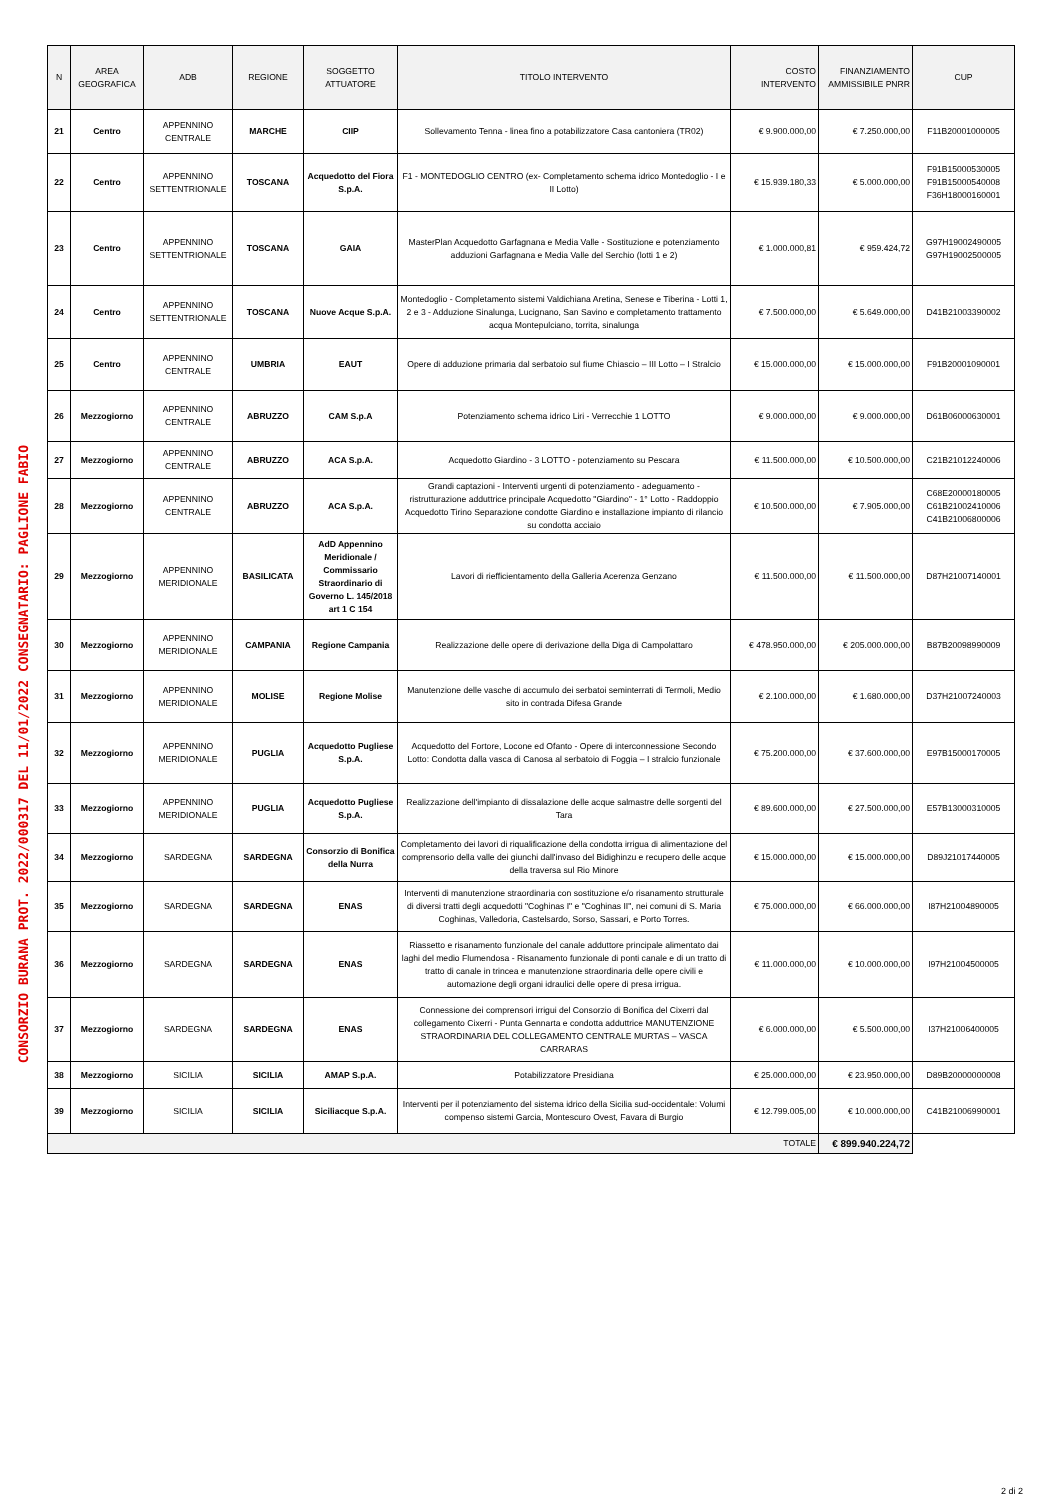CONSORZIO BURANA PROT. 2022/000317 DEL 11/01/2022 CONSEGNATARIO: PAGLIONE FABIO
| N | AREA GEOGRAFICA | ADB | REGIONE | SOGGETTO ATTUATORE | TITOLO INTERVENTO | COSTO INTERVENTO | FINANZIAMENTO AMMISSIBILE PNRR | CUP |
| --- | --- | --- | --- | --- | --- | --- | --- | --- |
| 21 | Centro | APPENNINO CENTRALE | MARCHE | CIIP | Sollevamento Tenna - linea fino a potabilizzatore Casa cantoniera (TR02) | € 9.900.000,00 | € 7.250.000,00 | F11B20001000005 |
| 22 | Centro | APPENNINO SETTENTRIONALE | TOSCANA | Acquedotto del Fiora S.p.A. | F1 - MONTEDOGLIO CENTRO (ex- Completamento schema idrico Montedoglio - I e II Lotto) | € 15.939.180,33 | € 5.000.000,00 | F91B15000530005 F91B15000540008 F36H18000160001 |
| 23 | Centro | APPENNINO SETTENTRIONALE | TOSCANA | GAIA | MasterPlan Acquedotto Garfagnana e Media Valle - Sostituzione e potenziamento adduzioni Garfagnana e Media Valle del Serchio (lotti 1 e 2) | € 1.000.000,81 | € 959.424,72 | G97H19002490005 G97H19002500005 |
| 24 | Centro | APPENNINO SETTENTRIONALE | TOSCANA | Nuove Acque S.p.A. | Montedoglio - Completamento sistemi Valdichiana Aretina, Senese e Tiberina - Lotti 1, 2 e 3 - Adduzione Sinalunga, Lucignano, San Savino e completamento trattamento acqua Montepulciano, torrita, sinalunga | € 7.500.000,00 | € 5.649.000,00 | D41B21003390002 |
| 25 | Centro | APPENNINO CENTRALE | UMBRIA | EAUT | Opere di adduzione primaria dal serbatoio sul fiume Chiascio – III Lotto – I Stralcio | € 15.000.000,00 | € 15.000.000,00 | F91B20001090001 |
| 26 | Mezzogiorno | APPENNINO CENTRALE | ABRUZZO | CAM S.p.A | Potenziamento schema idrico Liri - Verrecchie 1 LOTTO | € 9.000.000,00 | € 9.000.000,00 | D61B06000630001 |
| 27 | Mezzogiorno | APPENNINO CENTRALE | ABRUZZO | ACA S.p.A. | Acquedotto Giardino - 3 LOTTO - potenziamento su Pescara | € 11.500.000,00 | € 10.500.000,00 | C21B21012240006 |
| 28 | Mezzogiorno | APPENNINO CENTRALE | ABRUZZO | ACA S.p.A. | Grandi captazioni - Interventi urgenti di potenziamento - adeguamento - ristrutturazione adduttrice principale Acquedotto "Giardino" - 1° Lotto - Raddoppio Acquedotto Tirino Separazione condotte Giardino e installazione impianto di rilancio su condotta acciaio | € 10.500.000,00 | € 7.905.000,00 | C68E20000180005 C61B21002410006 C41B21006800006 |
| 29 | Mezzogiorno | APPENNINO MERIDIONALE | BASILICATA | AdD Appennino Meridionale / Commissario Straordinario di Governo L. 145/2018 art 1 C 154 | Lavori di riefficientamento della Galleria Acerenza Genzano | € 11.500.000,00 | € 11.500.000,00 | D87H21007140001 |
| 30 | Mezzogiorno | APPENNINO MERIDIONALE | CAMPANIA | Regione Campania | Realizzazione delle opere di derivazione della Diga di Campolattaro | € 478.950.000,00 | € 205.000.000,00 | B87B20098990009 |
| 31 | Mezzogiorno | APPENNINO MERIDIONALE | MOLISE | Regione Molise | Manutenzione delle vasche di accumulo dei serbatoi seminterrati di Termoli, Medio sito in contrada Difesa Grande | € 2.100.000,00 | € 1.680.000,00 | D37H21007240003 |
| 32 | Mezzogiorno | APPENNINO MERIDIONALE | PUGLIA | Acquedotto Pugliese S.p.A. | Acquedotto del Fortore, Locone ed Ofanto - Opere di interconnessione Secondo Lotto: Condotta dalla vasca di Canosa al serbatoio di Foggia – I stralcio funzionale | € 75.200.000,00 | € 37.600.000,00 | E97B15000170005 |
| 33 | Mezzogiorno | APPENNINO MERIDIONALE | PUGLIA | Acquedotto Pugliese S.p.A. | Realizzazione dell'impianto di dissalazione delle acque salmastre delle sorgenti del Tara | € 89.600.000,00 | € 27.500.000,00 | E57B13000310005 |
| 34 | Mezzogiorno | SARDEGNA | SARDEGNA | Consorzio di Bonifica della Nurra | Completamento dei lavori di riqualificazione della condotta irrigua di alimentazione del comprensorio della valle dei giunchi dall'invaso del Bidighinzu e recupero delle acque della traversa sul Rio Minore | € 15.000.000,00 | € 15.000.000,00 | D89J21017440005 |
| 35 | Mezzogiorno | SARDEGNA | SARDEGNA | ENAS | Interventi di manutenzione straordinaria con sostituzione e/o risanamento strutturale di diversi tratti degli acquedotti "Coghinas I" e "Coghinas II", nei comuni di S. Maria Coghinas, Valledoria, Castelsardo, Sorso, Sassari, e Porto Torres. | € 75.000.000,00 | € 66.000.000,00 | I87H21004890005 |
| 36 | Mezzogiorno | SARDEGNA | SARDEGNA | ENAS | Riassetto e risanamento funzionale del canale adduttore principale alimentato dai laghi del medio Flumendosa - Risanamento funzionale di ponti canale e di un tratto di tratto di canale in trincea e manutenzione straordinaria delle opere civili e automazione degli organi idraulici delle opere di presa irrigua. | € 11.000.000,00 | € 10.000.000,00 | I97H21004500005 |
| 37 | Mezzogiorno | SARDEGNA | SARDEGNA | ENAS | Connessione dei comprensori irrigui del Consorzio di Bonifica del Cixerri dal collegamento Cixerri - Punta Gennarta e condotta adduttrice MANUTENZIONE STRAORDINARIA DEL COLLEGAMENTO CENTRALE MURTAS – VASCA CARRARAS | € 6.000.000,00 | € 5.500.000,00 | I37H21006400005 |
| 38 | Mezzogiorno | SICILIA | SICILIA | AMAP S.p.A. | Potabilizzatore Presidiana | € 25.000.000,00 | € 23.950.000,00 | D89B20000000008 |
| 39 | Mezzogiorno | SICILIA | SICILIA | Siciliacque S.p.A. | Interventi per il potenziamento del sistema idrico della Sicilia sud-occidentale: Volumi compenso sistemi Garcia, Montescuro Ovest, Favara di Burgio | € 12.799.005,00 | € 10.000.000,00 | C41B21006990001 |
| TOTALE | | | | | | | € 899.940.224,72 | |
2 di 2